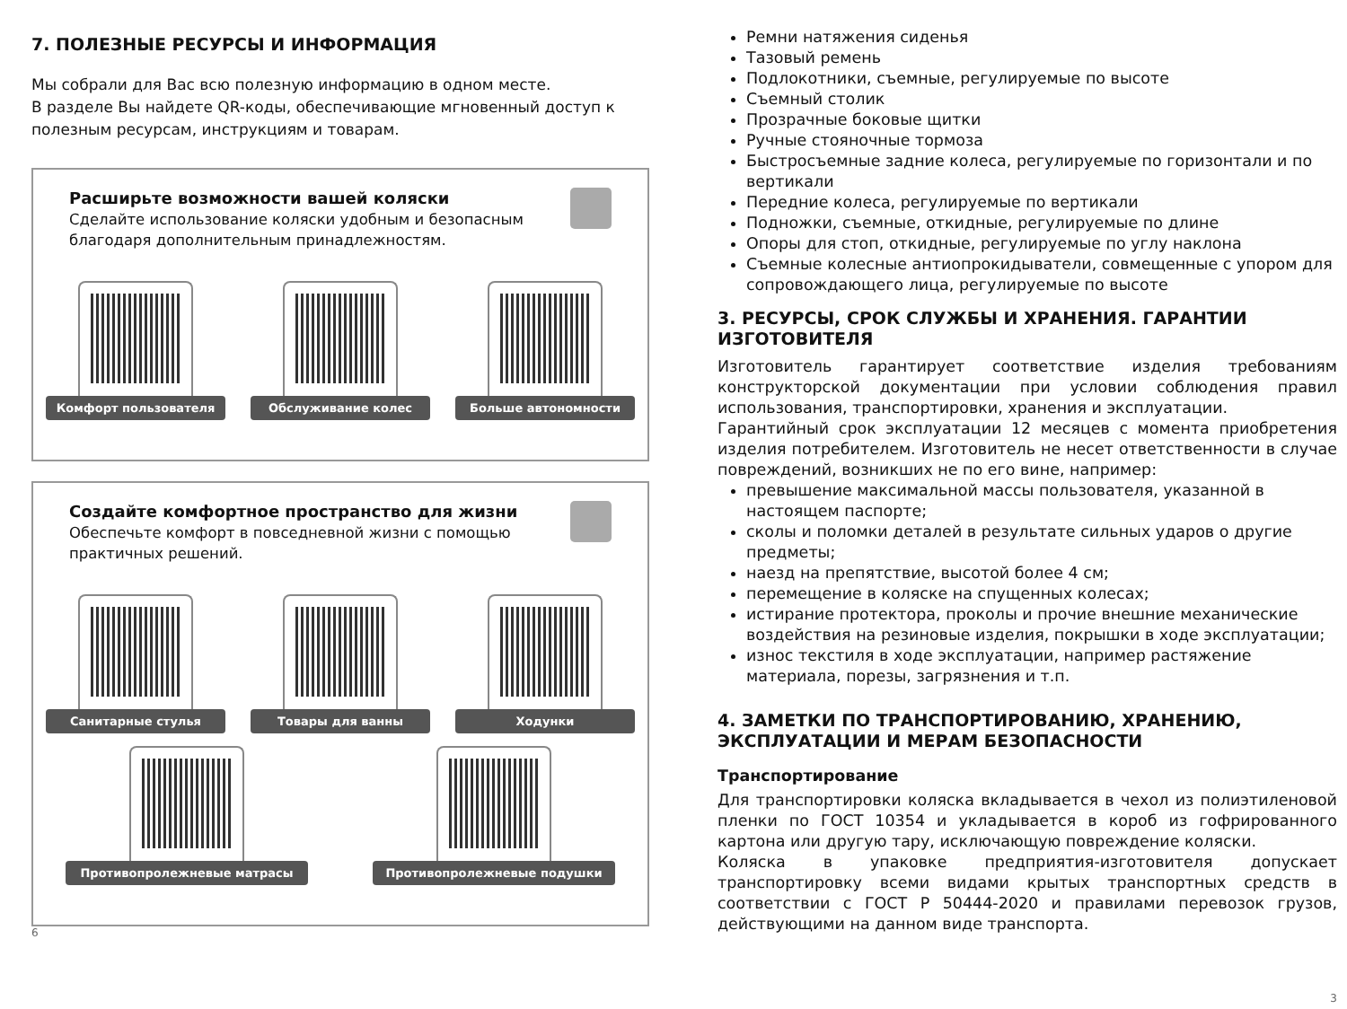7. ПОЛЕЗНЫЕ РЕСУРСЫ И ИНФОРМАЦИЯ
Мы собрали для Вас всю полезную информацию в одном месте.
В разделе Вы найдете QR-коды, обеспечивающие мгновенный доступ к полезным ресурсам, инструкциям и товарам.
Расширьте возможности вашей коляски
Сделайте использование коляски удобным и безопасным благодаря дополнительным принадлежностям.
Комфорт пользователя
Обслуживание колес
Больше автономности
Создайте комфортное пространство для жизни
Обеспечьте комфорт в повседневной жизни с помощью практичных решений.
Санитарные стулья
Товары для ванны
Ходунки
Противопролежневые матрасы
Противопролежневые подушки
6
Ремни натяжения сиденья
Тазовый ремень
Подлокотники, съемные, регулируемые по высоте
Съемный столик
Прозрачные боковые щитки
Ручные стояночные тормоза
Быстросъемные задние колеса, регулируемые по горизонтали и по вертикали
Передние колеса, регулируемые по вертикали
Подножки, съемные, откидные, регулируемые по длине
Опоры для стоп, откидные, регулируемые по углу наклона
Съемные колесные антиопрокидыватели, совмещенные с упором для сопровождающего лица, регулируемые по высоте
3. РЕСУРСЫ, СРОК СЛУЖБЫ И ХРАНЕНИЯ. ГАРАНТИИ ИЗГОТОВИТЕЛЯ
Изготовитель гарантирует соответствие изделия требованиям конструкторской документации при условии соблюдения правил использования, транспортировки, хранения и эксплуатации.
Гарантийный срок эксплуатации 12 месяцев с момента приобретения изделия потребителем. Изготовитель не несет ответственности в случае повреждений, возникших не по его вине, например:
превышение максимальной массы пользователя, указанной в настоящем паспорте;
сколы и поломки деталей в результате сильных ударов о другие предметы;
наезд на препятствие, высотой более 4 см;
перемещение в коляске на спущенных колесах;
истирание протектора, проколы и прочие внешние механические воздействия на резиновые изделия, покрышки в ходе эксплуатации;
износ текстиля в ходе эксплуатации, например растяжение материала, порезы, загрязнения и т.п.
4. ЗАМЕТКИ ПО ТРАНСПОРТИРОВАНИЮ, ХРАНЕНИЮ, ЭКСПЛУАТАЦИИ И МЕРАМ БЕЗОПАСНОСТИ
Транспортирование
Для транспортировки коляска вкладывается в чехол из полиэтиленовой пленки по ГОСТ 10354 и укладывается в короб из гофрированного картона или другую тару, исключающую повреждение коляски.
Коляска в упаковке предприятия-изготовителя допускает транспортировку всеми видами крытых транспортных средств в соответствии с ГОСТ Р 50444-2020 и правилами перевозок грузов, действующими на данном виде транспорта.
3